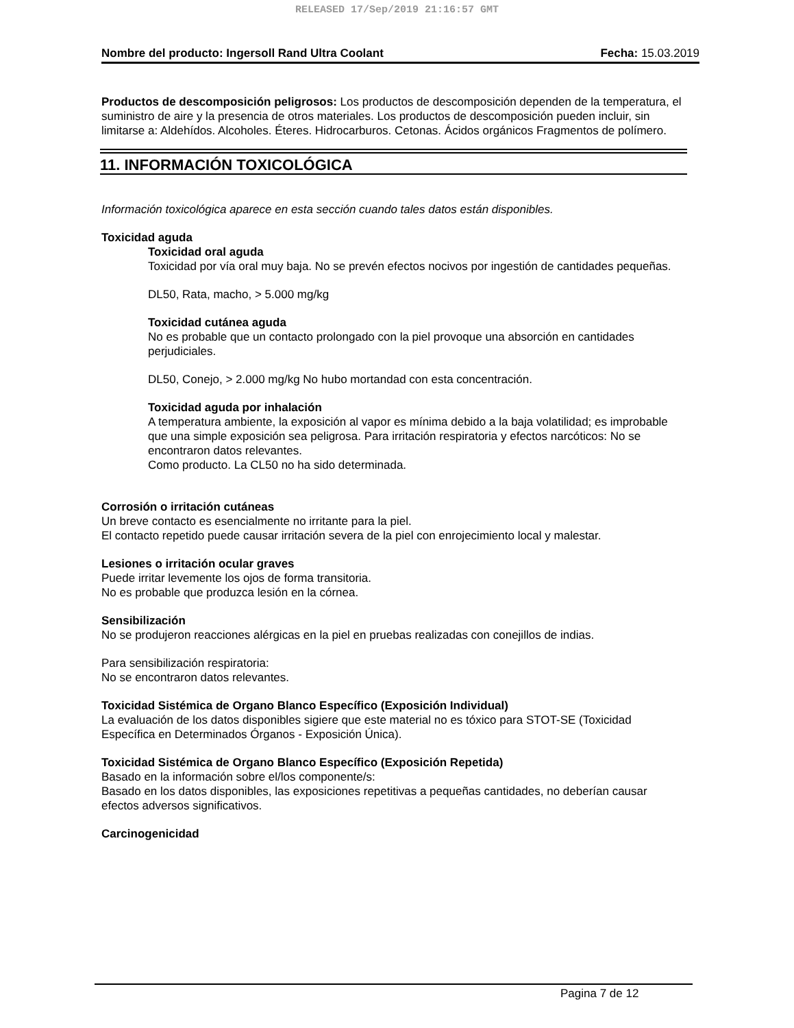RELEASED 17/Sep/2019 21:16:57 GMT
Nombre del producto: Ingersoll Rand Ultra Coolant Fecha: 15.03.2019
Productos de descomposición peligrosos: Los productos de descomposición dependen de la temperatura, el suministro de aire y la presencia de otros materiales. Los productos de descomposición pueden incluir, sin limitarse a: Aldehídos. Alcoholes. Éteres. Hidrocarburos. Cetonas. Ácidos orgánicos Fragmentos de polímero.
11. INFORMACIÓN TOXICOLÓGICA
Información toxicológica aparece en esta sección cuando tales datos están disponibles.
Toxicidad aguda
Toxicidad oral aguda
Toxicidad por vía oral muy baja. No se prevén efectos nocivos por ingestión de cantidades pequeñas.
DL50, Rata, macho, > 5.000 mg/kg
Toxicidad cutánea aguda
No es probable que un contacto prolongado con la piel provoque una absorción en cantidades perjudiciales.
DL50, Conejo, > 2.000 mg/kg No hubo mortandad con esta concentración.
Toxicidad aguda por inhalación
A temperatura ambiente, la exposición al vapor es mínima debido a la baja volatilidad; es improbable que una simple exposición sea peligrosa. Para irritación respiratoria y efectos narcóticos: No se encontraron datos relevantes.
Como producto. La CL50 no ha sido determinada.
Corrosión o irritación cutáneas
Un breve contacto es esencialmente no irritante para la piel.
El contacto repetido puede causar irritación severa de la piel con enrojecimiento local y malestar.
Lesiones o irritación ocular graves
Puede irritar levemente los ojos de forma transitoria.
No es probable que produzca lesión en la córnea.
Sensibilización
No se produjeron reacciones alérgicas en la piel en pruebas realizadas con conejillos de indias.
Para sensibilización respiratoria:
No se encontraron datos relevantes.
Toxicidad Sistémica de Organo Blanco Específico (Exposición Individual)
La evaluación de los datos disponibles sigiere que este material no es tóxico para STOT-SE (Toxicidad Específica en Determinados Órganos - Exposición Única).
Toxicidad Sistémica de Organo Blanco Específico (Exposición Repetida)
Basado en la información sobre el/los componente/s:
Basado en los datos disponibles, las exposiciones repetitivas a pequeñas cantidades, no deberían causar efectos adversos significativos.
Carcinogenicidad
Pagina 7 de 12